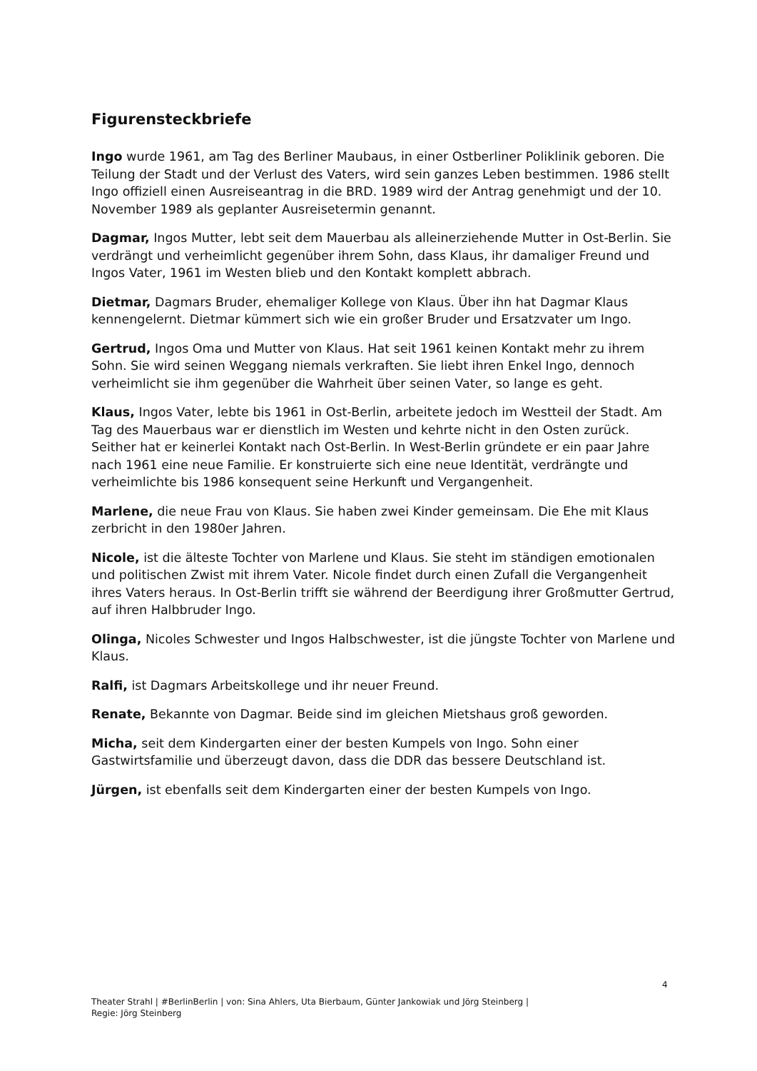Figurensteckbriefe
Ingo wurde 1961, am Tag des Berliner Maubaus, in einer Ostberliner Poliklinik geboren. Die Teilung der Stadt und der Verlust des Vaters, wird sein ganzes Leben bestimmen. 1986 stellt Ingo offiziell einen Ausreiseantrag in die BRD. 1989 wird der Antrag genehmigt und der 10. November 1989 als geplanter Ausreisetermin genannt.
Dagmar, Ingos Mutter, lebt seit dem Mauerbau als alleinerziehende Mutter in Ost-Berlin. Sie verdrängt und verheimlicht gegenüber ihrem Sohn, dass Klaus, ihr damaliger Freund und Ingos Vater, 1961 im Westen blieb und den Kontakt komplett abbrach.
Dietmar, Dagmars Bruder, ehemaliger Kollege von Klaus. Über ihn hat Dagmar Klaus kennengelernt. Dietmar kümmert sich wie ein großer Bruder und Ersatzvater um Ingo.
Gertrud, Ingos Oma und Mutter von Klaus. Hat seit 1961 keinen Kontakt mehr zu ihrem Sohn. Sie wird seinen Weggang niemals verkraften. Sie liebt ihren Enkel Ingo, dennoch verheimlicht sie ihm gegenüber die Wahrheit über seinen Vater, so lange es geht.
Klaus, Ingos Vater, lebte bis 1961 in Ost-Berlin, arbeitete jedoch im Westteil der Stadt. Am Tag des Mauerbaus war er dienstlich im Westen und kehrte nicht in den Osten zurück. Seither hat er keinerlei Kontakt nach Ost-Berlin. In West-Berlin gründete er ein paar Jahre nach 1961 eine neue Familie. Er konstruierte sich eine neue Identität, verdrängte und verheimlichte bis 1986 konsequent seine Herkunft und Vergangenheit.
Marlene, die neue Frau von Klaus. Sie haben zwei Kinder gemeinsam. Die Ehe mit Klaus zerbricht in den 1980er Jahren.
Nicole, ist die älteste Tochter von Marlene und Klaus. Sie steht im ständigen emotionalen und politischen Zwist mit ihrem Vater. Nicole findet durch einen Zufall die Vergangenheit
ihres Vaters heraus. In Ost-Berlin trifft sie während der Beerdigung ihrer Großmutter Gertrud, auf ihren Halbbruder Ingo.
Olinga, Nicoles Schwester und Ingos Halbschwester, ist die jüngste Tochter von Marlene und Klaus.
Ralfi, ist Dagmars Arbeitskollege und ihr neuer Freund.
Renate, Bekannte von Dagmar. Beide sind im gleichen Mietshaus groß geworden.
Micha, seit dem Kindergarten einer der besten Kumpels von Ingo. Sohn einer Gastwirtsfamilie und überzeugt davon, dass die DDR das bessere Deutschland ist.
Jürgen, ist ebenfalls seit dem Kindergarten einer der besten Kumpels von Ingo.
4
Theater Strahl | #BerlinBerlin | von: Sina Ahlers, Uta Bierbaum, Günter Jankowiak und Jörg Steinberg |
Regie: Jörg Steinberg